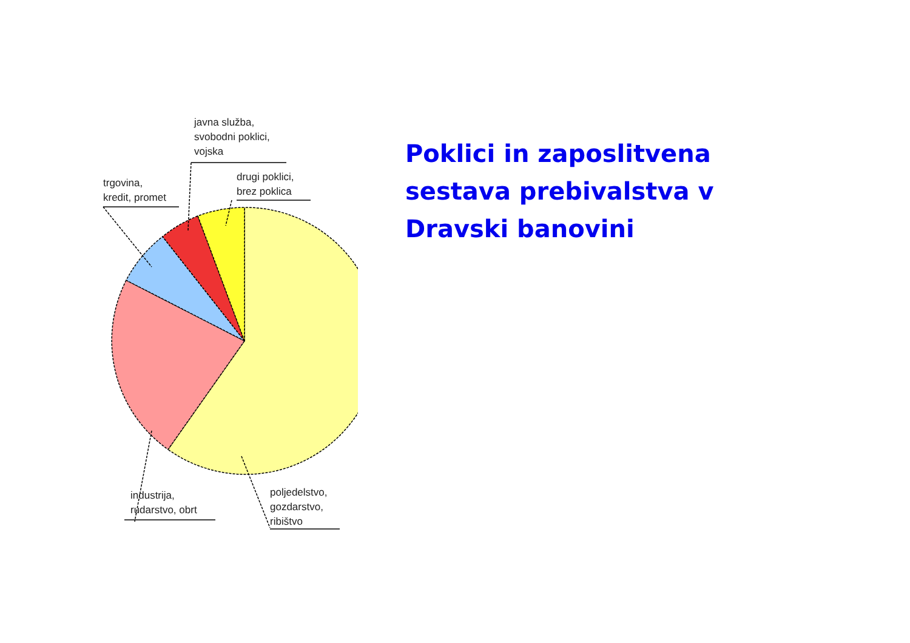Poklici in zaposlitvena sestava prebivalstva v Dravski banovini
javna služba,
svobodni poklici,
vojska
trgovina,
kredit, promet
drugi poklici,
brez poklica
industrija,
rudarstvo, obrt
poljedelstvo,
gozdarstvo,
ribištvo